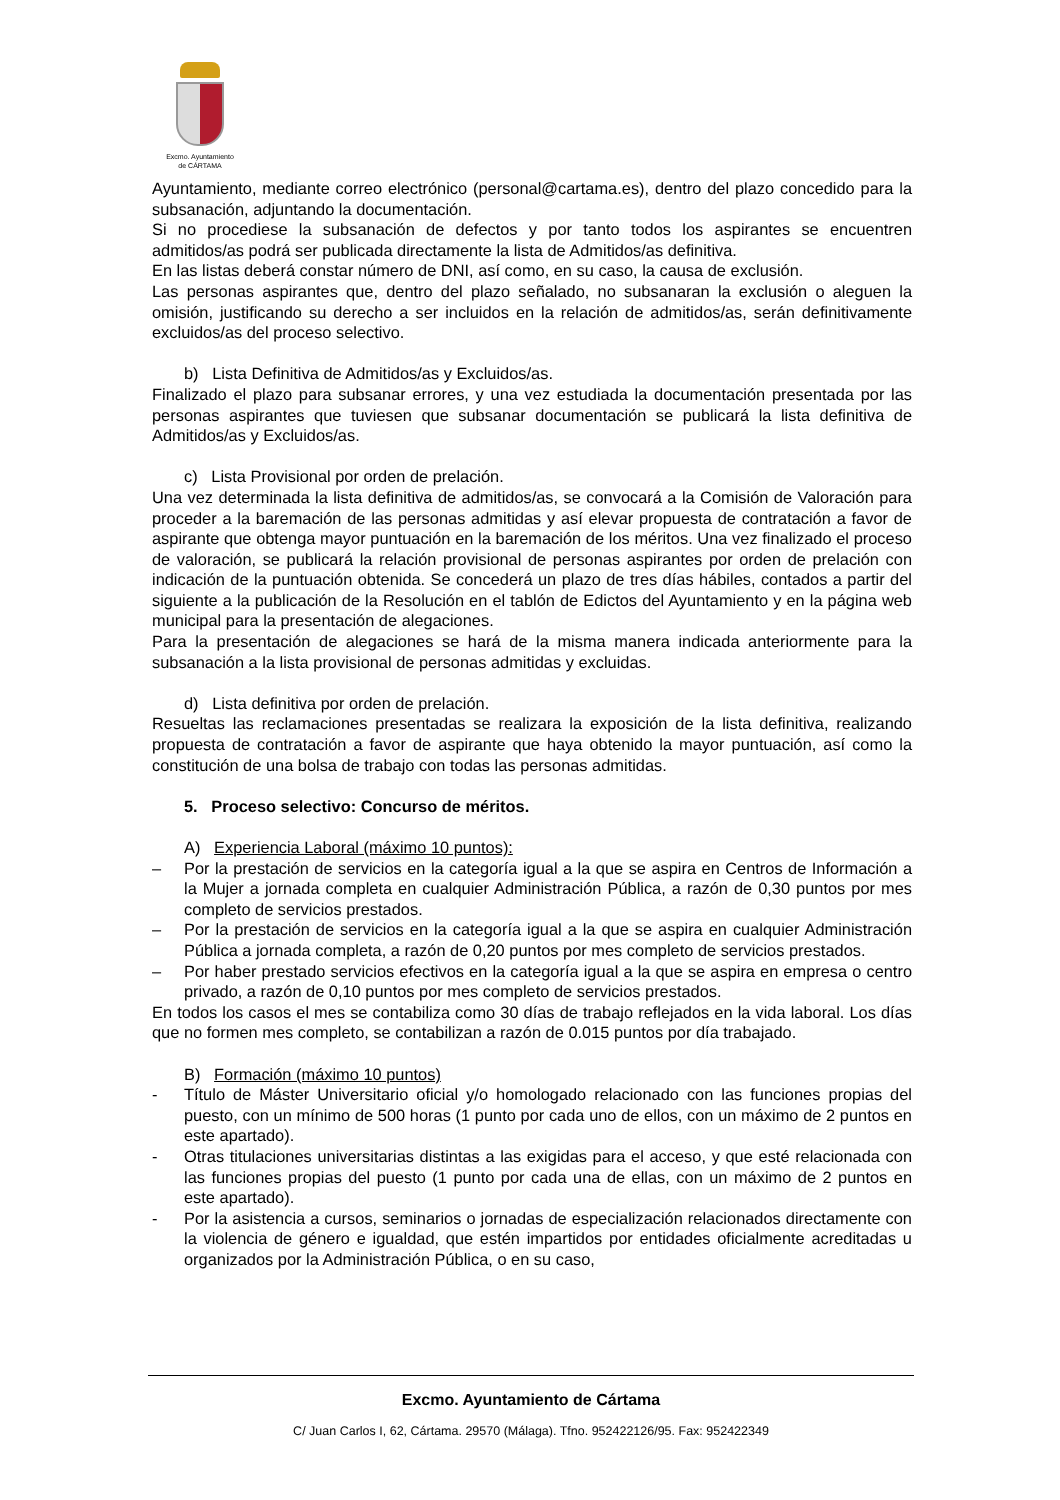Excmo. Ayuntamiento
de CÁRTAMA
Ayuntamiento, mediante correo electrónico (personal@cartama.es), dentro del plazo concedido para la subsanación, adjuntando la documentación.
Si no procediese la subsanación de defectos y por tanto todos los aspirantes se encuentren admitidos/as podrá ser publicada directamente la lista de Admitidos/as definitiva.
En las listas deberá constar número de DNI, así como, en su caso, la causa de exclusión.
Las personas aspirantes que, dentro del plazo señalado, no subsanaran la exclusión o aleguen la omisión, justificando su derecho a ser incluidos en la relación de admitidos/as, serán definitivamente excluidos/as del proceso selectivo.
b) Lista Definitiva de Admitidos/as y Excluidos/as.
Finalizado el plazo para subsanar errores, y una vez estudiada la documentación presentada por las personas aspirantes que tuviesen que subsanar documentación se publicará la lista definitiva de Admitidos/as y Excluidos/as.
c) Lista Provisional por orden de prelación.
Una vez determinada la lista definitiva de admitidos/as, se convocará a la Comisión de Valoración para proceder a la baremación de las personas admitidas y así elevar propuesta de contratación a favor de aspirante que obtenga mayor puntuación en la baremación de los méritos. Una vez finalizado el proceso de valoración, se publicará la relación provisional de personas aspirantes por orden de prelación con indicación de la puntuación obtenida. Se concederá un plazo de tres días hábiles, contados a partir del siguiente a la publicación de la Resolución en el tablón de Edictos del Ayuntamiento y en la página web municipal para la presentación de alegaciones.
Para la presentación de alegaciones se hará de la misma manera indicada anteriormente para la subsanación a la lista provisional de personas admitidas y excluidas.
d) Lista definitiva por orden de prelación.
Resueltas las reclamaciones presentadas se realizara la exposición de la lista definitiva, realizando propuesta de contratación a favor de aspirante que haya obtenido la mayor puntuación, así como la constitución de una bolsa de trabajo con todas las personas admitidas.
5. Proceso selectivo: Concurso de méritos.
A) Experiencia Laboral (máximo 10 puntos):
– Por la prestación de servicios en la categoría igual a la que se aspira en Centros de Información a la Mujer a jornada completa en cualquier Administración Pública, a razón de 0,30 puntos por mes completo de servicios prestados.
– Por la prestación de servicios en la categoría igual a la que se aspira en cualquier Administración Pública a jornada completa, a razón de 0,20 puntos por mes completo de servicios prestados.
– Por haber prestado servicios efectivos en la categoría igual a la que se aspira en empresa o centro privado, a razón de 0,10 puntos por mes completo de servicios prestados.
En todos los casos el mes se contabiliza como 30 días de trabajo reflejados en la vida laboral. Los días que no formen mes completo, se contabilizan a razón de 0.015 puntos por día trabajado.
B) Formación (máximo 10 puntos)
- Título de Máster Universitario oficial y/o homologado relacionado con las funciones propias del puesto, con un mínimo de 500 horas (1 punto por cada uno de ellos, con un máximo de 2 puntos en este apartado).
- Otras titulaciones universitarias distintas a las exigidas para el acceso, y que esté relacionada con las funciones propias del puesto (1 punto por cada una de ellas, con un máximo de 2 puntos en este apartado).
- Por la asistencia a cursos, seminarios o jornadas de especialización relacionados directamente con la violencia de género e igualdad, que estén impartidos por entidades oficialmente acreditadas u organizados por la Administración Pública, o en su caso,
Excmo. Ayuntamiento de Cártama
C/ Juan Carlos I, 62, Cártama. 29570 (Málaga). Tfno. 952422126/95. Fax: 952422349